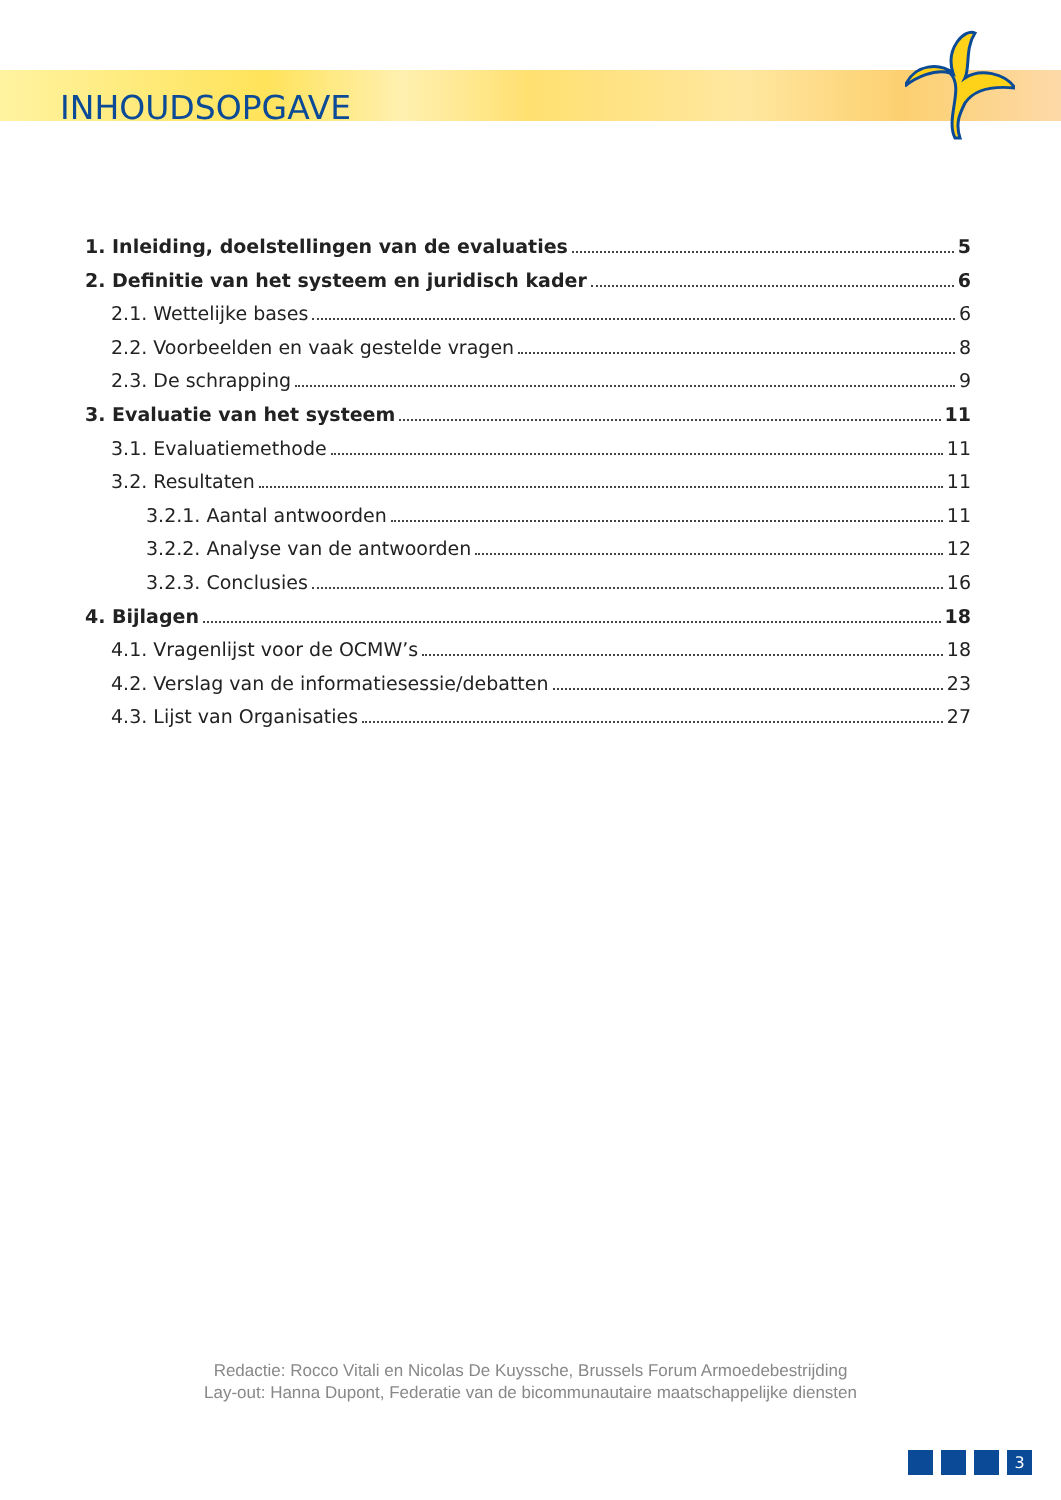INHOUDSOPGAVE
1. Inleiding, doelstellingen van de evaluaties 5
2. Definitie van het systeem en juridisch kader 6
2.1. Wettelijke bases 6
2.2. Voorbeelden en vaak gestelde vragen 8
2.3. De schrapping 9
3. Evaluatie van het systeem 11
3.1. Evaluatiemethode 11
3.2. Resultaten 11
3.2.1. Aantal antwoorden 11
3.2.2. Analyse van de antwoorden 12
3.2.3. Conclusies 16
4. Bijlagen 18
4.1. Vragenlijst voor de OCMW’s 18
4.2. Verslag van de informatiesessie/debatten 23
4.3. Lijst van Organisaties 27
Redactie: Rocco Vitali en Nicolas De Kuyssche, Brussels Forum Armoedebestrijding
Lay-out: Hanna Dupont, Federatie van de bicommunautaire maatschappelijke diensten
3